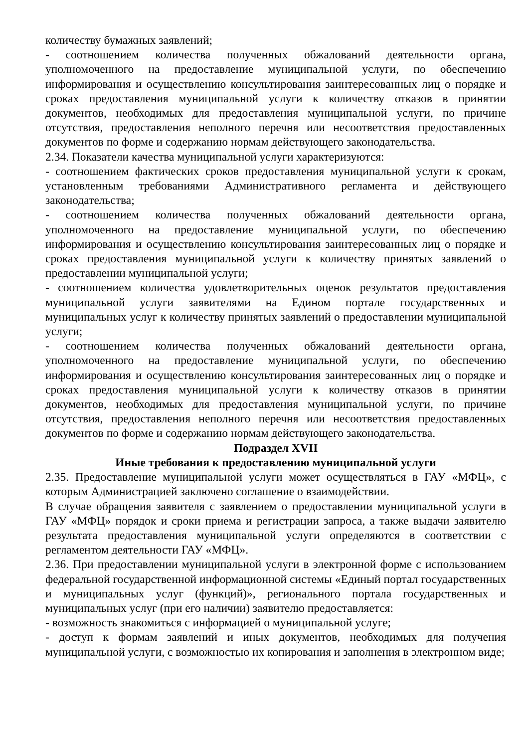количеству бумажных заявлений;
- соотношением количества полученных обжалований деятельности органа, уполномоченного на предоставление муниципальной услуги, по обеспечению информирования и осуществлению консультирования заинтересованных лиц о порядке и сроках предоставления муниципальной услуги к количеству отказов в принятии документов, необходимых для предоставления муниципальной услуги, по причине отсутствия, предоставления неполного перечня или несоответствия предоставленных документов по форме и содержанию нормам действующего законодательства.
2.34. Показатели качества муниципальной услуги характеризуются:
- соотношением фактических сроков предоставления муниципальной услуги к срокам, установленным требованиями Административного регламента и действующего законодательства;
- соотношением количества полученных обжалований деятельности органа, уполномоченного на предоставление муниципальной услуги, по обеспечению информирования и осуществлению консультирования заинтересованных лиц о порядке и сроках предоставления муниципальной услуги к количеству принятых заявлений о предоставлении муниципальной услуги;
- соотношением количества удовлетворительных оценок результатов предоставления муниципальной услуги заявителями на Едином портале государственных и муниципальных услуг к количеству принятых заявлений о предоставлении муниципальной услуги;
- соотношением количества полученных обжалований деятельности органа, уполномоченного на предоставление муниципальной услуги, по обеспечению информирования и осуществлению консультирования заинтересованных лиц о порядке и сроках предоставления муниципальной услуги к количеству отказов в принятии документов, необходимых для предоставления муниципальной услуги, по причине отсутствия, предоставления неполного перечня или несоответствия предоставленных документов по форме и содержанию нормам действующего законодательства.
Подраздел XVII
Иные требования к предоставлению муниципальной услуги
2.35. Предоставление муниципальной услуги может осуществляться в ГАУ «МФЦ», с которым Администрацией заключено соглашение о взаимодействии.
В случае обращения заявителя с заявлением о предоставлении муниципальной услуги в ГАУ «МФЦ» порядок и сроки приема и регистрации запроса, а также выдачи заявителю результата предоставления муниципальной услуги определяются в соответствии с регламентом деятельности ГАУ «МФЦ».
2.36. При предоставлении муниципальной услуги в электронной форме с использованием федеральной государственной информационной системы «Единый портал государственных и муниципальных услуг (функций)», регионального портала государственных и муниципальных услуг (при его наличии) заявителю предоставляется:
- возможность знакомиться с информацией о муниципальной услуге;
- доступ к формам заявлений и иных документов, необходимых для получения муниципальной услуги, с возможностью их копирования и заполнения в электронном виде;